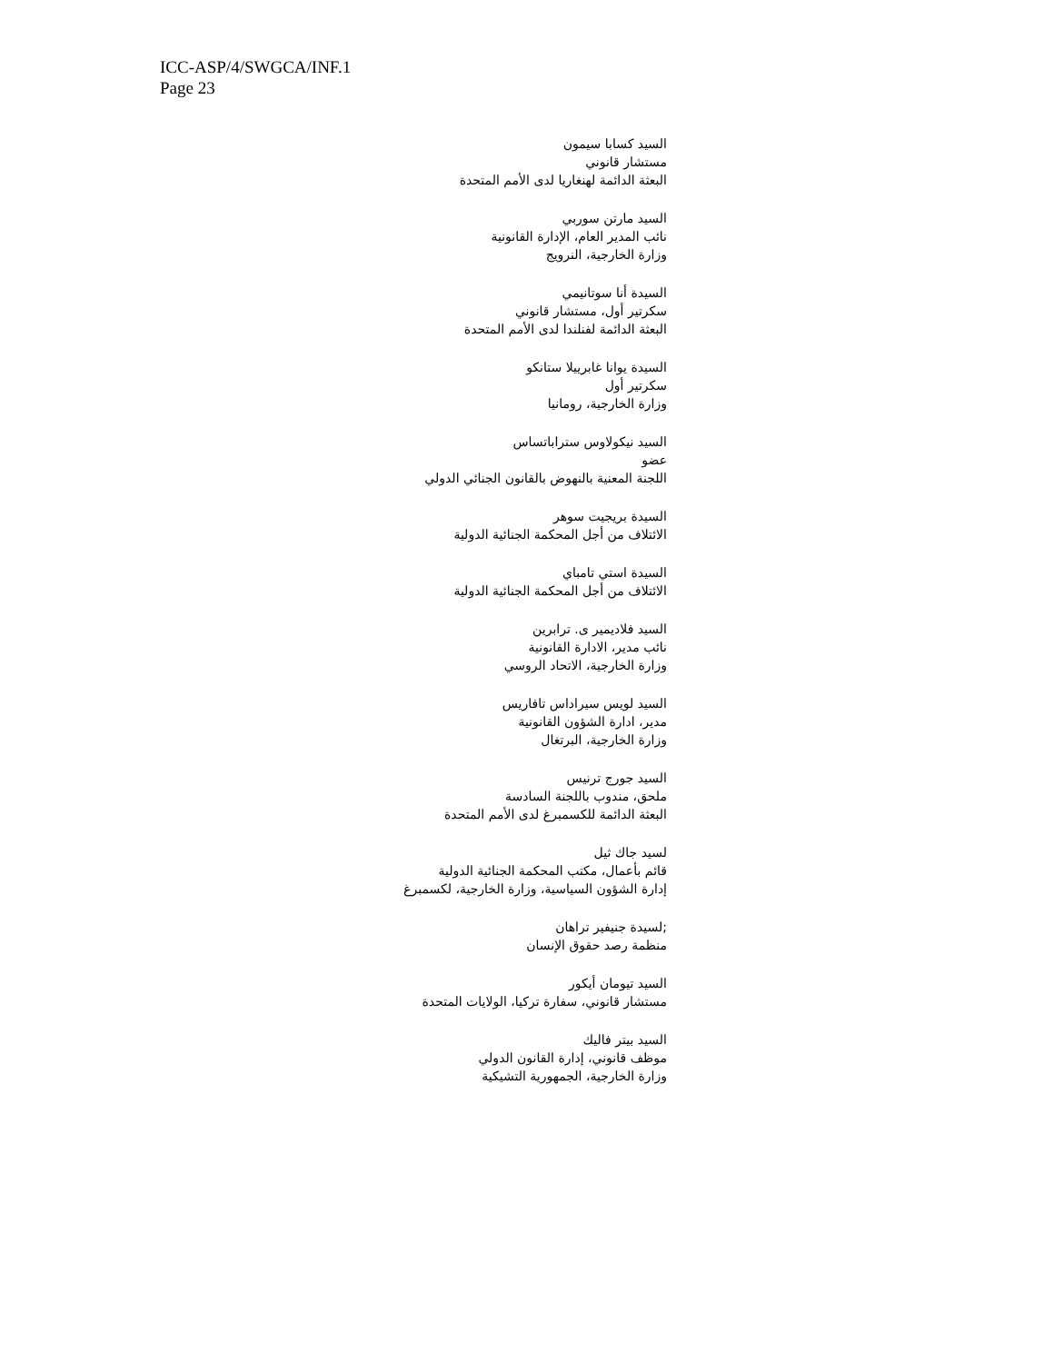ICC-ASP/4/SWGCA/INF.1
Page 23
السيد كسابا سيمون
مستشار قانوني
البعثة الدائمة لهنغاريا لدى الأمم المتحدة
السيد مارتن سوربي
نائب المدير العام، الإدارة القانونية
وزارة الخارجية، النرويج
السيدة أنا سوتانيمي
سكرتير أول، مستشار قانوني
البعثة الدائمة لفنلندا لدى الأمم المتحدة
السيدة يوانا غابرييلا ستانكو
سكرتير أول
وزارة الخارجية، رومانيا
السيد نيكولاوس ستراباتساس
عضو
اللجنة المعنية بالنهوض بالقانون الجنائي الدولي
السيدة بريجيت سوهر
الائتلاف من أجل المحكمة الجنائية الدولية
السيدة استي تامباي
الائتلاف من أجل المحكمة الجنائية الدولية
السيد فلاديمير ى. ترابرين
نائب مدير، الادارة القانونية
وزارة الخارجية، الاتحاد الروسي
السيد لويس سيراداس تافاريس
مدير، ادارة الشؤون القانونية
وزارة الخارجية، البرتغال
السيد جورج ترنيس
ملحق، مندوب باللجنة السادسة
البعثة الدائمة للكسمبرغ لدى الأمم المتحدة
لسيد جاك ثيل
قائم بأعمال، مكتب المحكمة الجنائية الدولية
إدارة الشؤون السياسية، وزارة الخارجية، لكسمبرغ
;لسيدة جنيفير تراهان
منظمة رصد حقوق الإنسان
السيد تيومان أيكور
مستشار قانوني، سفارة تركيا، الولايات المتحدة
السيد بيتر فاليك
موظف قانوني، إدارة القانون الدولي
وزارة الخارجية، الجمهورية التشيكية